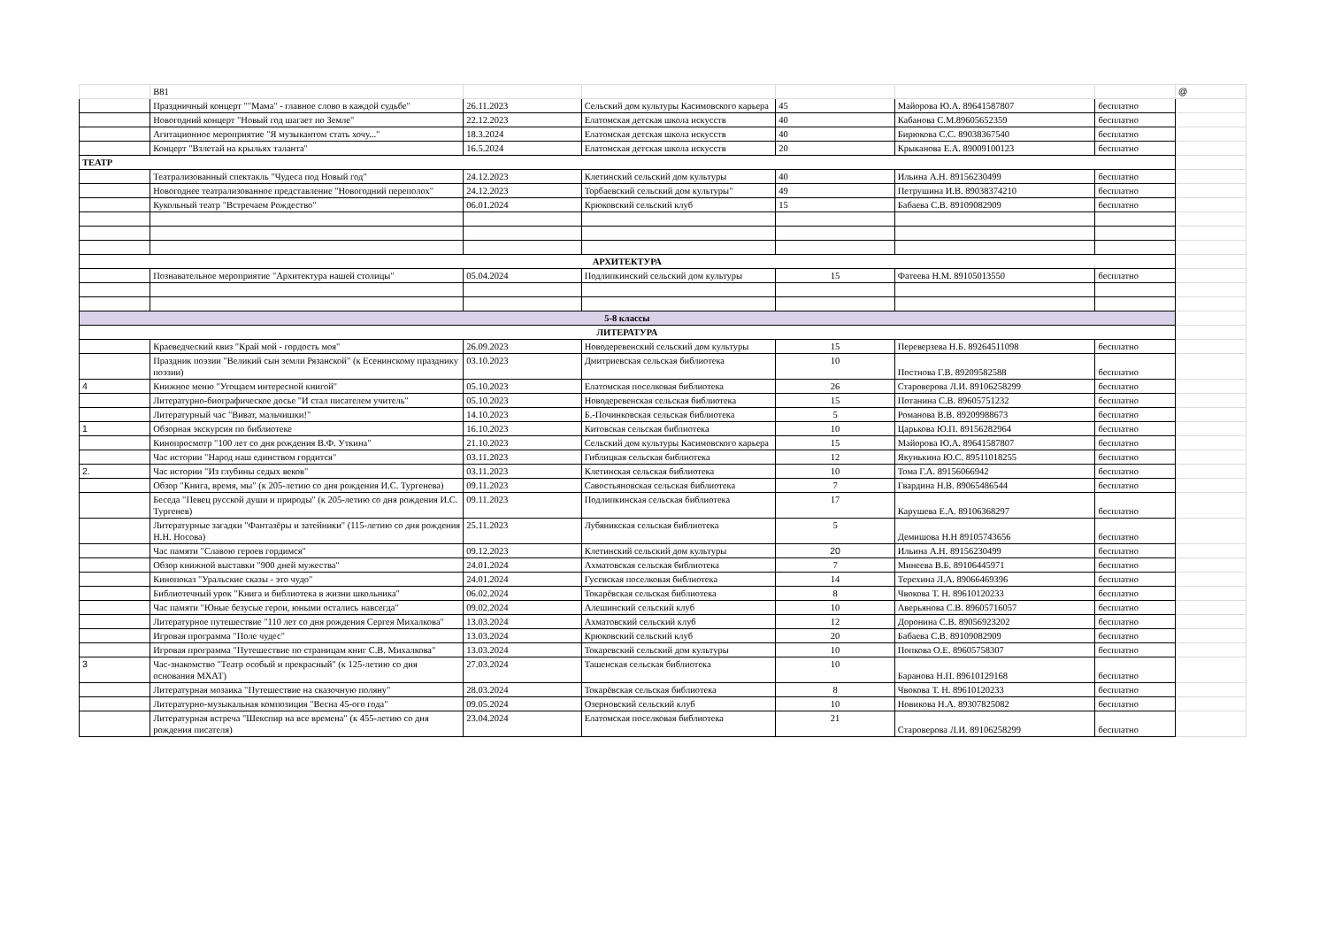| | В81 | | | | | | @ |
| | Праздничный концерт ""Мама" - главное слово в каждой судьбе" | 26.11.2023 | Сельский дом культуры Касимовского карьера | 45 | Майорова Ю.А. 89641587807 | бесплатно | |
| | Новогодний концерт "Новый год шагает по Земле" | 22.12.2023 | Елатомская детская школа искусств | 40 | Кабанова С.М.89605652359 | бесплатно | |
| | Агитационное мероприятие "Я музыкантом стать хочу..." | 18.3.2024 | Елатомская детская школа искусств | 40 | Бирюкова С.С. 89038367540 | бесплатно | |
| | Концерт "Взлетай на крыльях таланта" | 16.5.2024 | Елатомская детская школа искусств | 20 | Крыканова Е.А. 89009100123 | бесплатно | |
| ТЕАТР | | | | | | | |
| | Театрализованный спектакль "Чудеса под Новый год" | 24.12.2023 | Клетинский сельский дом культуры | 40 | Ильина А.Н. 89156230499 | бесплатно | |
| | Новогоднее театрализованное представление "Новогодний переполох" | 24.12.2023 | Торбаевский сельский дом культуры" | 49 | Петрушина И.В. 89038374210 | бесплатно | |
| | Кукольный театр "Встречаем Рождество" | 06.01.2024 | Крюковский сельский клуб | 15 | Бабаева С.В. 89109082909 | бесплатно | |
| АРХИТЕКТУРА | | | | | | | |
| | Познавательное мероприятие "Архитектура нашей столицы" | 05.04.2024 | Подлипкинский сельский дом культуры | 15 | Фатеева Н.М. 89105013550 | бесплатно | |
| 5-8 классы | | | | | | | |
| ЛИТЕРАТУРА | | | | | | | |
| | Краеведческий квиз "Край мой - гордость моя" | 26.09.2023 | Новодеревенский сельский дом культуры | 15 | Переверзева Н.Б. 89264511098 | бесплатно | |
| | Праздник поэзии "Великий сын земли Рязанской" (к Есенинскому празднику поэзии) | 03.10.2023 | Дмитриевская сельская библиотека | 10 | Постнова Г.В. 89209582588 | бесплатно | |
| 4 | Книжное меню "Угощаем интересной книгой" | 05.10.2023 | Елатомская поселковая библиотека | 26 | Староверова Л.И. 89106258299 | бесплатно | |
| | Литературно-биографическое досье "И стал писателем учитель" | 05.10.2023 | Новодеревенская сельская библиотека | 15 | Потанина С.В. 89605751232 | бесплатно | |
| | Литературный час "Виват, мальчишки!" | 14.10.2023 | Б.-Починковская сельская библиотека | 5 | Романова В.В. 89209988673 | бесплатно | |
| 1 | Обзорная экскурсия по библиотеке | 16.10.2023 | Китовская сельская библиотека | 10 | Царькова Ю.П. 89156282964 | бесплатно | |
| | Кинопросмотр "100 лет со дня рождения В.Ф. Уткина" | 21.10.2023 | Сельский дом культуры Касимовского карьера | 15 | Майорова Ю.А. 89641587807 | бесплатно | |
| | Час истории "Народ наш единством гордится" | 03.11.2023 | Гиблицкая сельская библиотека | 12 | Якунькина Ю.С. 89511018255 | бесплатно | |
| 2. | Час истории "Из глубины седых веков" | 03.11.2023 | Клетинская сельская библиотека | 10 | Тома Г.А. 89156066942 | бесплатно | |
| | Обзор "Книга, время, мы" (к 205-летию со дня рождения И.С. Тургенева) | 09.11.2023 | Савостьяновская сельская библиотека | 7 | Гвардина Н.В. 89065486544 | бесплатно | |
| | Беседа "Певец русской души и природы" (к 205-летию со дня рождения И.С. Тургенев) | 09.11.2023 | Подлипкинская сельская библиотека | 17 | Карушева Е.А. 89106368297 | бесплатно | |
| | Литературные загадки "Фантазёры и затейники" (115-летию со дня рождения Н.Н. Носова) | 25.11.2023 | Лубяникская сельская библиотека | 5 | Демишова Н.Н 89105743656 | бесплатно | |
| | Час памяти "Славою героев гордимся" | 09.12.2023 | Клетинский сельский дом культуры | 20 | Ильина А.Н. 89156230499 | бесплатно | |
| | Обзор книжной выставки "900 дней мужества" | 24.01.2024 | Ахматовская сельская библиотека | 7 | Минеева В.Б. 89106445971 | бесплатно | |
| | Кинопоказ "Уральские сказы - это чудо" | 24.01.2024 | Гусевская поселковая библиотека | 14 | Терехина Л.А. 89066469396 | бесплатно | |
| | Библиотечный урок "Книга и библиотека в жизни школьника" | 06.02.2024 | Токарёвская сельская библиотека | 8 | Чвокова Т. Н. 89610120233 | бесплатно | |
| | Час памяти "Юные безусые герои, юными остались навсегда" | 09.02.2024 | Алешинский сельский клуб | 10 | Аверьянова С.В. 89605716057 | бесплатно | |
| | Литературное путешествие "110 лет со дня рождения Сергея Михалкова" | 13.03.2024 | Ахматовский сельский клуб | 12 | Доронина С.В. 89056923202 | бесплатно | |
| | Игровая программа "Поле чудес" | 13.03.2024 | Крюковский сельский клуб | 20 | Бабаева С.В. 89109082909 | бесплатно | |
| | Игровая программа "Путешествие по страницам книг С.В. Михалкова" | 13.03.2024 | Токаревский сельский дом культуры | 10 | Попкова О.Е. 89605758307 | бесплатно | |
| 3 | Час-знакомство "Театр особый и прекрасный" (к 125-летию со дня основания МХАТ) | 27.03.2024 | Ташенская сельская библиотека | 10 | Баранова Н.П. 89610129168 | бесплатно | |
| | Литературная мозаика "Путешествие на сказочную поляну" | 28.03.2024 | Токарёвская сельская библиотека | 8 | Чвокова Т. Н. 89610120233 | бесплатно | |
| | Литературно-музыкальная композиция "Весна 45-ого года" | 09.05.2024 | Озерновский сельский клуб | 10 | Новикова Н.А. 89307825082 | бесплатно | |
| | Литературная встреча "Шекспир на все времена" (к 455-летию со дня рождения писателя) | 23.04.2024 | Елатомская поселковая библиотека | 21 | Староверова Л.И. 89106258299 | бесплатно | |